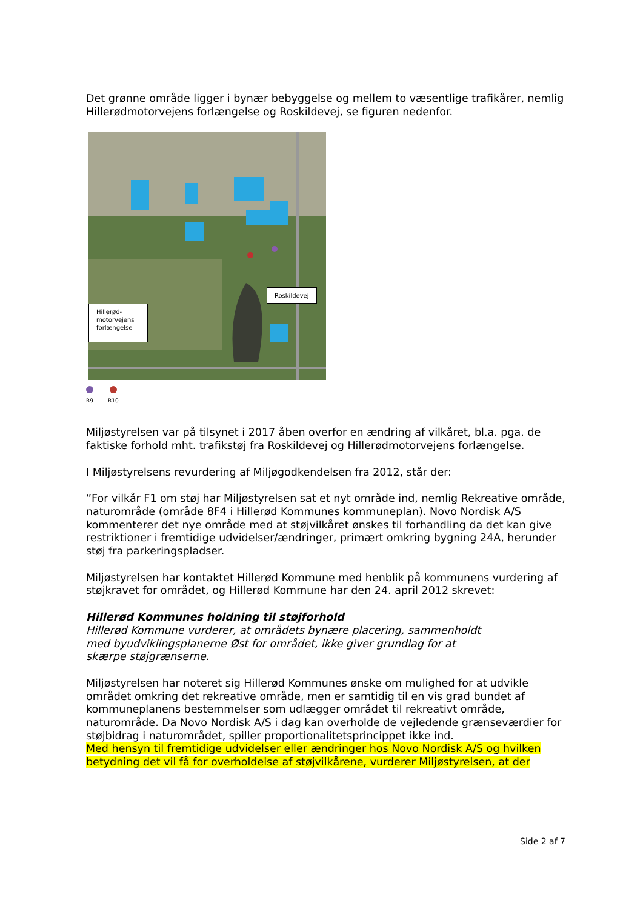Det grønne område ligger i bynær bebyggelse og mellem to væsentlige trafikårer, nemlig Hillerødmotorvejens forlængelse og Roskildevej, se figuren nedenfor.
Roskildevej
Hillerød-
motorvejens
forlængelse
R9 R10
Miljøstyrelsen var på tilsynet i 2017 åben overfor en ændring af vilkåret, bl.a. pga. de faktiske forhold mht. trafikstøj fra Roskildevej og Hillerødmotorvejens forlængelse.
I Miljøstyrelsens revurdering af Miljøgodkendelsen fra 2012, står der:
”For vilkår F1 om støj har Miljøstyrelsen sat et nyt område ind, nemlig Rekreative område, naturområde (område 8F4 i Hillerød Kommunes kommuneplan). Novo Nordisk A/S kommenterer det nye område med at støjvilkåret ønskes til forhandling da det kan give restriktioner i fremtidige udvidelser/ændringer, primært omkring bygning 24A, herunder støj fra parkeringspladser.
Miljøstyrelsen har kontaktet Hillerød Kommune med henblik på kommunens vurdering af støjkravet for området, og Hillerød Kommune har den 24. april 2012 skrevet:
Hillerød Kommunes holdning til støjforhold
Hillerød Kommune vurderer, at områdets bynære placering, sammenholdt
med byudviklingsplanerne Øst for området, ikke giver grundlag for at
skærpe støjgrænserne.
Miljøstyrelsen har noteret sig Hillerød Kommunes ønske om mulighed for at udvikle området omkring det rekreative område, men er samtidig til en vis grad bundet af kommuneplanens bestemmelser som udlægger området til rekreativt område, naturområde. Da Novo Nordisk A/S i dag kan overholde de vejledende grænseværdier for støjbidrag i naturområdet, spiller proportionalitetsprincippet ikke ind.
Med hensyn til fremtidige udvidelser eller ændringer hos Novo Nordisk A/S og hvilken betydning det vil få for overholdelse af støjvilkårene, vurderer Miljøstyrelsen, at der
Side 2 af 7